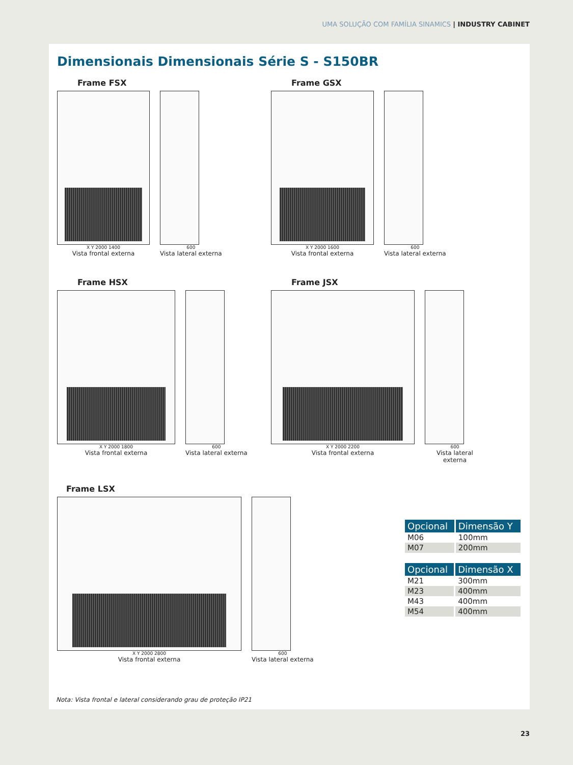UMA SOLUÇÃO COM FAMÍLIA SINAMICS | INDUSTRY CABINET
Dimensionais Dimensionais Série S - S150BR
Frame FSX
X Y 2000 1400
Vista frontal externa
600
Vista lateral externa
Frame GSX
X Y 2000 1600
Vista frontal externa
600
Vista lateral externa
Frame HSX
X Y 2000 1800
Vista frontal externa
600
Vista lateral externa
Frame JSX
X Y 2000 2200
Vista frontal externa
600
Vista lateral externa
Frame LSX
X Y 2000 2800
Vista frontal externa
600
Vista lateral externa
| Opcional | Dimensão Y |
| --- | --- |
| M06 | 100mm |
| M07 | 200mm |
| Opcional | Dimensão X |
| --- | --- |
| M21 | 300mm |
| M23 | 400mm |
| M43 | 400mm |
| M54 | 400mm |
Nota: Vista frontal e lateral considerando grau de proteção IP21
23